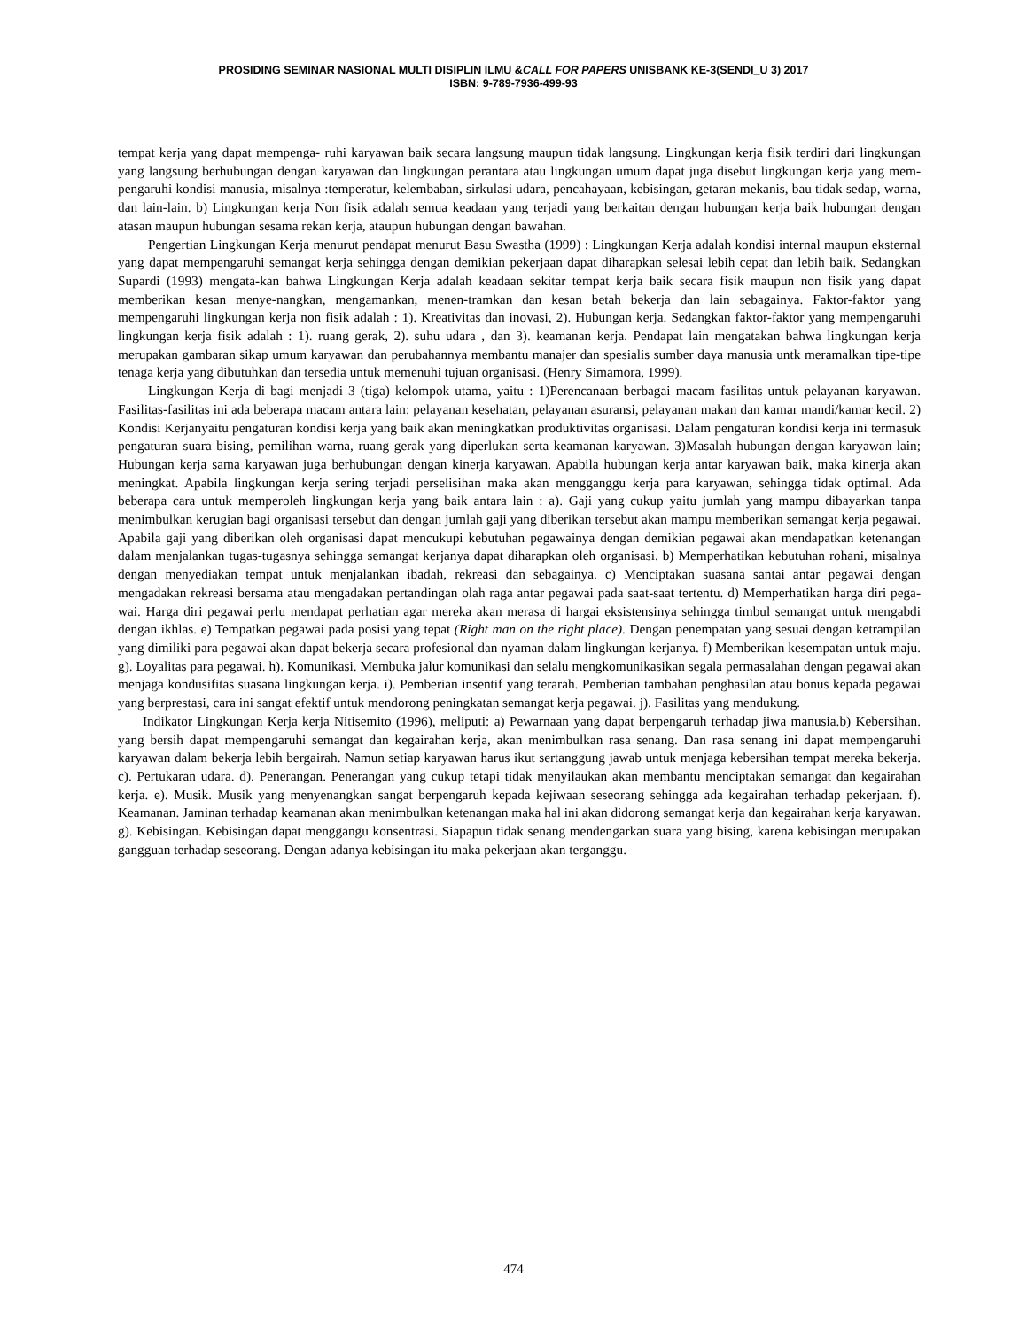PROSIDING SEMINAR NASIONAL MULTI DISIPLIN ILMU &CALL FOR PAPERS UNISBANK KE-3(SENDI_U 3) 2017
ISBN: 9-789-7936-499-93
tempat kerja yang dapat mempenga- ruhi karyawan baik secara langsung maupun tidak langsung. Lingkungan kerja fisik terdiri dari lingkungan yang langsung berhubungan dengan karyawan dan lingkungan perantara atau lingkungan umum dapat juga disebut lingkungan kerja yang mem-pengaruhi kondisi manusia, misalnya :temperatur, kelembaban, sirkulasi udara, pencahayaan, kebisingan, getaran mekanis, bau tidak sedap, warna, dan lain-lain. b) Lingkungan kerja Non fisik adalah semua keadaan yang terjadi yang berkaitan dengan hubungan kerja baik hubungan dengan atasan maupun hubungan sesama rekan kerja, ataupun hubungan dengan bawahan.
Pengertian Lingkungan Kerja menurut pendapat menurut Basu Swastha (1999) : Lingkungan Kerja adalah kondisi internal maupun eksternal yang dapat mempengaruhi semangat kerja sehingga dengan demikian pekerjaan dapat diharapkan selesai lebih cepat dan lebih baik. Sedangkan Supardi (1993) mengata-kan bahwa Lingkungan Kerja adalah keadaan sekitar tempat kerja baik secara fisik maupun non fisik yang dapat memberikan kesan menye-nangkan, mengamankan, menen-tramkan dan kesan betah bekerja dan lain sebagainya. Faktor-faktor yang mempengaruhi lingkungan kerja non fisik adalah : 1). Kreativitas dan inovasi, 2). Hubungan kerja. Sedangkan faktor-faktor yang mempengaruhi lingkungan kerja fisik adalah : 1). ruang gerak, 2). suhu udara , dan 3). keamanan kerja. Pendapat lain mengatakan bahwa lingkungan kerja merupakan gambaran sikap umum karyawan dan perubahannya membantu manajer dan spesialis sumber daya manusia untk meramalkan tipe-tipe tenaga kerja yang dibutuhkan dan tersedia untuk memenuhi tujuan organisasi. (Henry Simamora, 1999).
Lingkungan Kerja di bagi menjadi 3 (tiga) kelompok utama, yaitu : 1)Perencanaan berbagai macam fasilitas untuk pelayanan karyawan. Fasilitas-fasilitas ini ada beberapa macam antara lain: pelayanan kesehatan, pelayanan asuransi, pelayanan makan dan kamar mandi/kamar kecil. 2) Kondisi Kerjanyaitu pengaturan kondisi kerja yang baik akan meningkatkan produktivitas organisasi. Dalam pengaturan kondisi kerja ini termasuk pengaturan suara bising, pemilihan warna, ruang gerak yang diperlukan serta keamanan karyawan. 3)Masalah hubungan dengan karyawan lain; Hubungan kerja sama karyawan juga berhubungan dengan kinerja karyawan. Apabila hubungan kerja antar karyawan baik, maka kinerja akan meningkat. Apabila lingkungan kerja sering terjadi perselisihan maka akan mengganggu kerja para karyawan, sehingga tidak optimal. Ada beberapa cara untuk memperoleh lingkungan kerja yang baik antara lain : a). Gaji yang cukup yaitu jumlah yang mampu dibayarkan tanpa menimbulkan kerugian bagi organisasi tersebut dan dengan jumlah gaji yang diberikan tersebut akan mampu memberikan semangat kerja pegawai. Apabila gaji yang diberikan oleh organisasi dapat mencukupi kebutuhan pegawainya dengan demikian pegawai akan mendapatkan ketenangan dalam menjalankan tugas-tugasnya sehingga semangat kerjanya dapat diharapkan oleh organisasi. b) Memperhatikan kebutuhan rohani, misalnya dengan menyediakan tempat untuk menjalankan ibadah, rekreasi dan sebagainya. c) Menciptakan suasana santai antar pegawai dengan mengadakan rekreasi bersama atau mengadakan pertandingan olah raga antar pegawai pada saat-saat tertentu. d) Memperhatikan harga diri pega- wai. Harga diri pegawai perlu mendapat perhatian agar mereka akan merasa di hargai eksistensinya sehingga timbul semangat untuk mengabdi dengan ikhlas. e) Tempatkan pegawai pada posisi yang tepat (Right man on the right place). Dengan penempatan yang sesuai dengan ketrampilan yang dimiliki para pegawai akan dapat bekerja secara profesional dan nyaman dalam lingkungan kerjanya. f) Memberikan kesempatan untuk maju. g). Loyalitas para pegawai. h). Komunikasi. Membuka jalur komunikasi dan selalu mengkomunikasikan segala permasalahan dengan pegawai akan menjaga kondusifitas suasana lingkungan kerja. i). Pemberian insentif yang terarah. Pemberian tambahan penghasilan atau bonus kepada pegawai yang berprestasi, cara ini sangat efektif untuk mendorong peningkatan semangat kerja pegawai. j). Fasilitas yang mendukung.
Indikator Lingkungan Kerja kerja Nitisemito (1996), meliputi: a) Pewarnaan yang dapat berpengaruh terhadap jiwa manusia.b) Kebersihan. yang bersih dapat mempengaruhi semangat dan kegairahan kerja, akan menimbulkan rasa senang. Dan rasa senang ini dapat mempengaruhi karyawan dalam bekerja lebih bergairah. Namun setiap karyawan harus ikut sertanggung jawab untuk menjaga kebersihan tempat mereka bekerja. c). Pertukaran udara. d). Penerangan. Penerangan yang cukup tetapi tidak menyilaukan akan membantu menciptakan semangat dan kegairahan kerja. e). Musik. Musik yang menyenangkan sangat berpengaruh kepada kejiwaan seseorang sehingga ada kegairahan terhadap pekerjaan. f). Keamanan. Jaminan terhadap keamanan akan menimbulkan ketenangan maka hal ini akan didorong semangat kerja dan kegairahan kerja karyawan. g). Kebisingan. Kebisingan dapat menggangu konsentrasi. Siapapun tidak senang mendengarkan suara yang bising, karena kebisingan merupakan gangguan terhadap seseorang. Dengan adanya kebisingan itu maka pekerjaan akan terganggu.
474